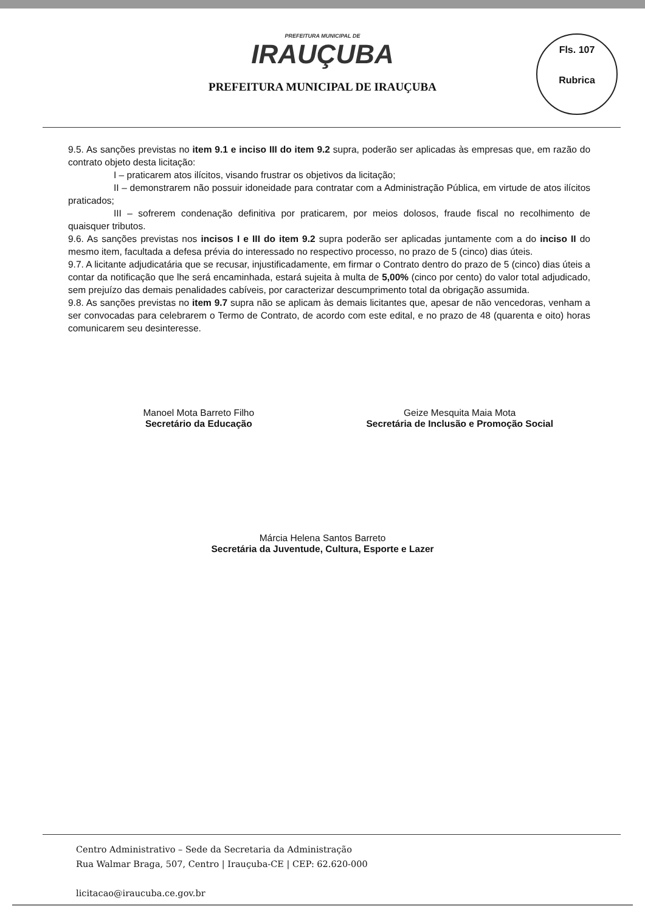PREFEITURA MUNICIPAL DE
IRAUÇUBA
PREFEITURA MUNICIPAL DE IRAUÇUBA
Fls. 107
Rubrica
9.5. As sanções previstas no item 9.1 e inciso III do item 9.2 supra, poderão ser aplicadas às empresas que, em razão do contrato objeto desta licitação:
I – praticarem atos ilícitos, visando frustrar os objetivos da licitação;
II – demonstrarem não possuir idoneidade para contratar com a Administração Pública, em virtude de atos ilícitos praticados;
III – sofrerem condenação definitiva por praticarem, por meios dolosos, fraude fiscal no recolhimento de quaisquer tributos.
9.6. As sanções previstas nos incisos I e III do item 9.2 supra poderão ser aplicadas juntamente com a do inciso II do mesmo item, facultada a defesa prévia do interessado no respectivo processo, no prazo de 5 (cinco) dias úteis.
9.7. A licitante adjudicatária que se recusar, injustificadamente, em firmar o Contrato dentro do prazo de 5 (cinco) dias úteis a contar da notificação que lhe será encaminhada, estará sujeita à multa de 5,00% (cinco por cento) do valor total adjudicado, sem prejuízo das demais penalidades cabíveis, por caracterizar descumprimento total da obrigação assumida.
9.8. As sanções previstas no item 9.7 supra não se aplicam às demais licitantes que, apesar de não vencedoras, venham a ser convocadas para celebrarem o Termo de Contrato, de acordo com este edital, e no prazo de 48 (quarenta e oito) horas comunicarem seu desinteresse.
Manoel Mota Barreto Filho
Secretário da Educação
Geize Mesquita Maia Mota
Secretária de Inclusão e Promoção Social
Márcia Helena Santos Barreto
Secretária da Juventude, Cultura, Esporte e Lazer
Centro Administrativo – Sede da Secretaria da Administração
Rua Walmar Braga, 507, Centro | Irauçuba-CE | CEP: 62.620-000
licitacao@iraucuba.ce.gov.br